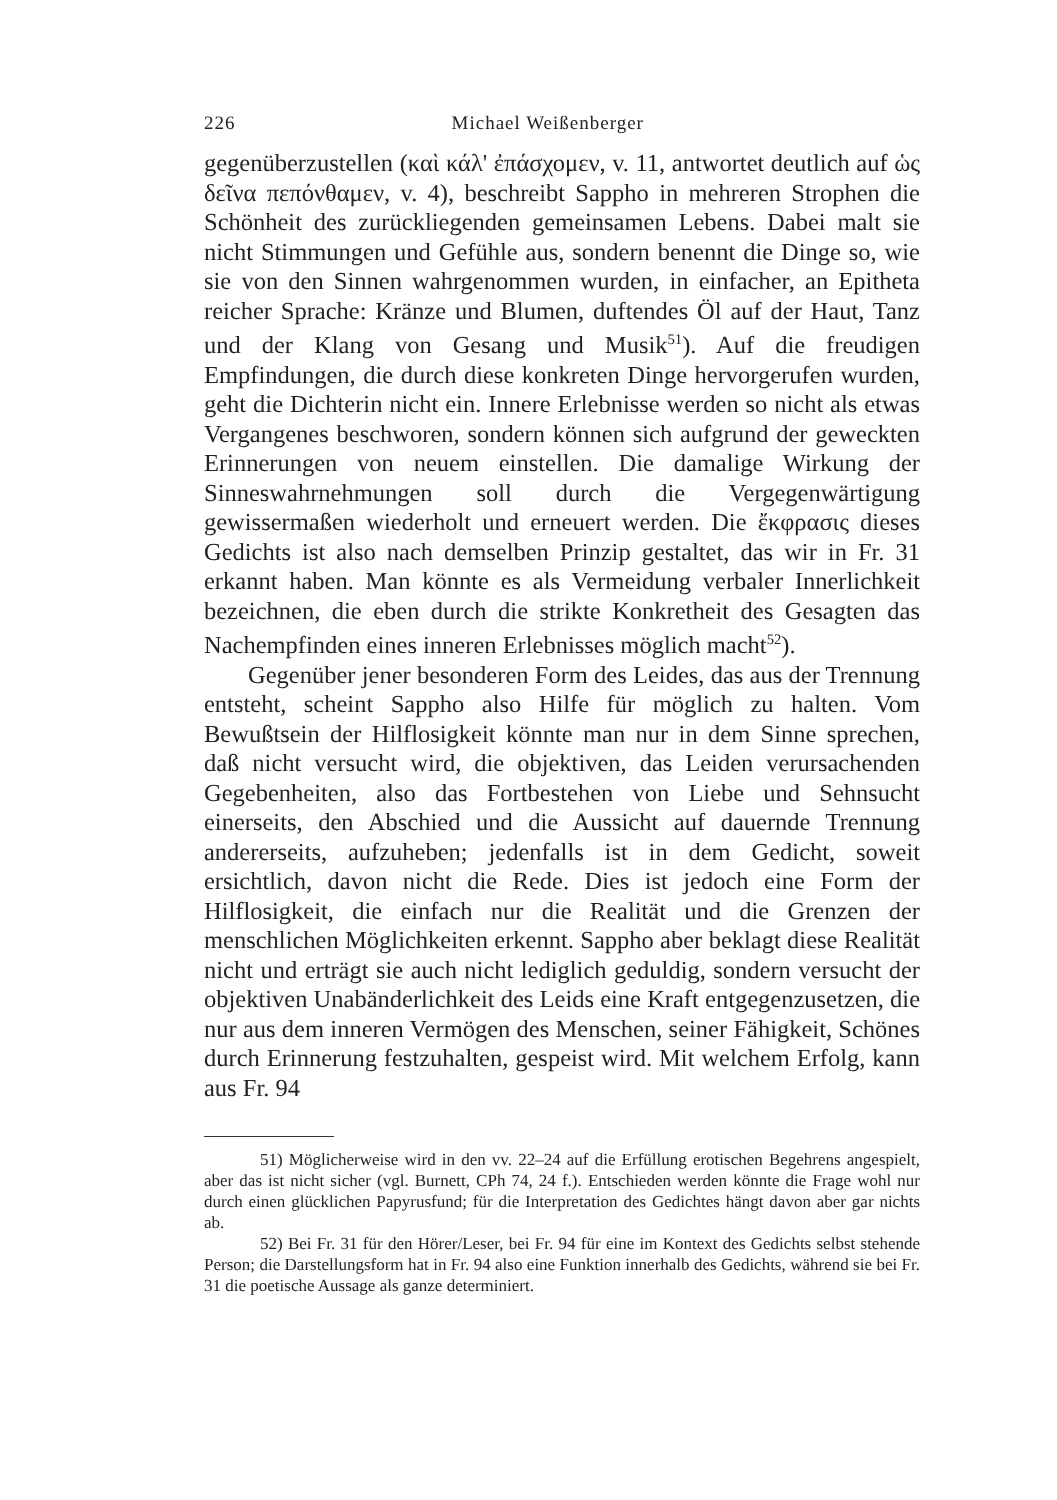226 Michael Weißenberger
gegenüberzustellen (καὶ κάλ' ἐπάσχομεν, v. 11, antwortet deutlich auf ὡς δεῖνα πεπόνθαμεν, v. 4), beschreibt Sappho in mehreren Strophen die Schönheit des zurückliegenden gemeinsamen Lebens. Dabei malt sie nicht Stimmungen und Gefühle aus, sondern benennt die Dinge so, wie sie von den Sinnen wahrgenommen wurden, in einfacher, an Epitheta reicher Sprache: Kränze und Blumen, duftendes Öl auf der Haut, Tanz und der Klang von Gesang und Musik<sup>51</sup>). Auf die freudigen Empfindungen, die durch diese konkreten Dinge hervorgerufen wurden, geht die Dichterin nicht ein. Innere Erlebnisse werden so nicht als etwas Vergangenes beschworen, sondern können sich aufgrund der geweckten Erinnerungen von neuem einstellen. Die damalige Wirkung der Sinneswahrnehmungen soll durch die Vergegenwärtigung gewissermaßen wiederholt und erneuert werden. Die ἔκφρασις dieses Gedichts ist also nach demselben Prinzip gestaltet, das wir in Fr. 31 erkannt haben. Man könnte es als Vermeidung verbaler Innerlichkeit bezeichnen, die eben durch die strikte Konkretheit des Gesagten das Nachempfinden eines inneren Erlebnisses möglich macht<sup>52</sup>).
Gegenüber jener besonderen Form des Leides, das aus der Trennung entsteht, scheint Sappho also Hilfe für möglich zu halten. Vom Bewußtsein der Hilflosigkeit könnte man nur in dem Sinne sprechen, daß nicht versucht wird, die objektiven, das Leiden verursachenden Gegebenheiten, also das Fortbestehen von Liebe und Sehnsucht einerseits, den Abschied und die Aussicht auf dauernde Trennung andererseits, aufzuheben; jedenfalls ist in dem Gedicht, soweit ersichtlich, davon nicht die Rede. Dies ist jedoch eine Form der Hilflosigkeit, die einfach nur die Realität und die Grenzen der menschlichen Möglichkeiten erkennt. Sappho aber beklagt diese Realität nicht und erträgt sie auch nicht lediglich geduldig, sondern versucht der objektiven Unabänderlichkeit des Leids eine Kraft entgegenzusetzen, die nur aus dem inneren Vermögen des Menschen, seiner Fähigkeit, Schönes durch Erinnerung festzuhalten, gespeist wird. Mit welchem Erfolg, kann aus Fr. 94
51) Möglicherweise wird in den vv. 22–24 auf die Erfüllung erotischen Begehrens angespielt, aber das ist nicht sicher (vgl. Burnett, CPh 74, 24 f.). Entschieden werden könnte die Frage wohl nur durch einen glücklichen Papyrusfund; für die Interpretation des Gedichtes hängt davon aber gar nichts ab.
52) Bei Fr. 31 für den Hörer/Leser, bei Fr. 94 für eine im Kontext des Gedichts selbst stehende Person; die Darstellungsform hat in Fr. 94 also eine Funktion innerhalb des Gedichts, während sie bei Fr. 31 die poetische Aussage als ganze determiniert.